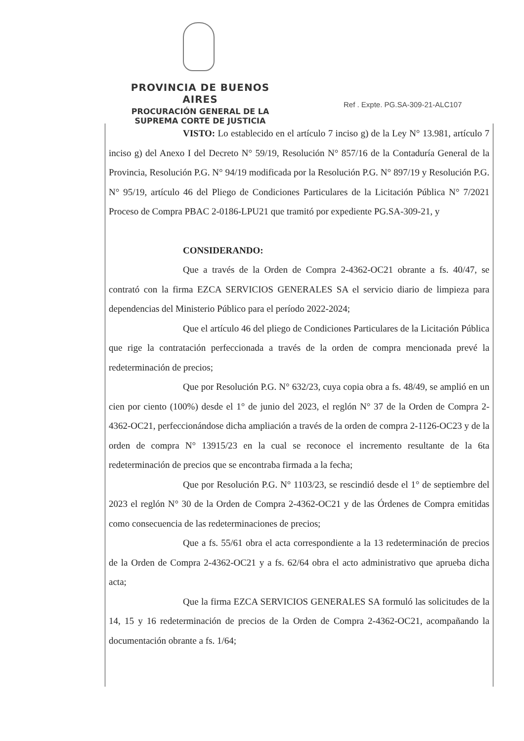PROVINCIA DE BUENOS AIRES
PROCURACIÓN GENERAL DE LA
SUPREMA CORTE DE JUSTICIA
Ref . Expte. PG.SA-309-21-ALC107
VISTO: Lo establecido en el artículo 7 inciso g) de la Ley N° 13.981, artículo 7 inciso g) del Anexo I del Decreto N° 59/19, Resolución N° 857/16 de la Contaduría General de la Provincia, Resolución P.G. N° 94/19 modificada por la Resolución P.G. N° 897/19 y Resolución P.G. N° 95/19, artículo 46 del Pliego de Condiciones Particulares de la Licitación Pública N° 7/2021 Proceso de Compra PBAC 2-0186-LPU21 que tramitó por expediente PG.SA-309-21, y
CONSIDERANDO:
Que a través de la Orden de Compra 2-4362-OC21 obrante a fs. 40/47, se contrató con la firma EZCA SERVICIOS GENERALES SA el servicio diario de limpieza para dependencias del Ministerio Público para el período 2022-2024;
Que el artículo 46 del pliego de Condiciones Particulares de la Licitación Pública que rige la contratación perfeccionada a través de la orden de compra mencionada prevé la redeterminación de precios;
Que por Resolución P.G. N° 632/23, cuya copia obra a fs. 48/49, se amplió en un cien por ciento (100%) desde el 1° de junio del 2023, el reglón N° 37 de la Orden de Compra 2-4362-OC21, perfeccionándose dicha ampliación a través de la orden de compra 2-1126-OC23 y de la orden de compra N° 13915/23 en la cual se reconoce el incremento resultante de la 6ta redeterminación de precios que se encontraba firmada a la fecha;
Que por Resolución P.G. N° 1103/23, se rescindió desde el 1° de septiembre del 2023 el reglón N° 30 de la Orden de Compra 2-4362-OC21 y de las Órdenes de Compra emitidas como consecuencia de las redeterminaciones de precios;
Que a fs. 55/61 obra el acta correspondiente a la 13 redeterminación de precios de la Orden de Compra 2-4362-OC21 y a fs. 62/64 obra el acto administrativo que aprueba dicha acta;
Que la firma EZCA SERVICIOS GENERALES SA formuló las solicitudes de la 14, 15 y 16 redeterminación de precios de la Orden de Compra 2-4362-OC21, acompañando la documentación obrante a fs. 1/64;